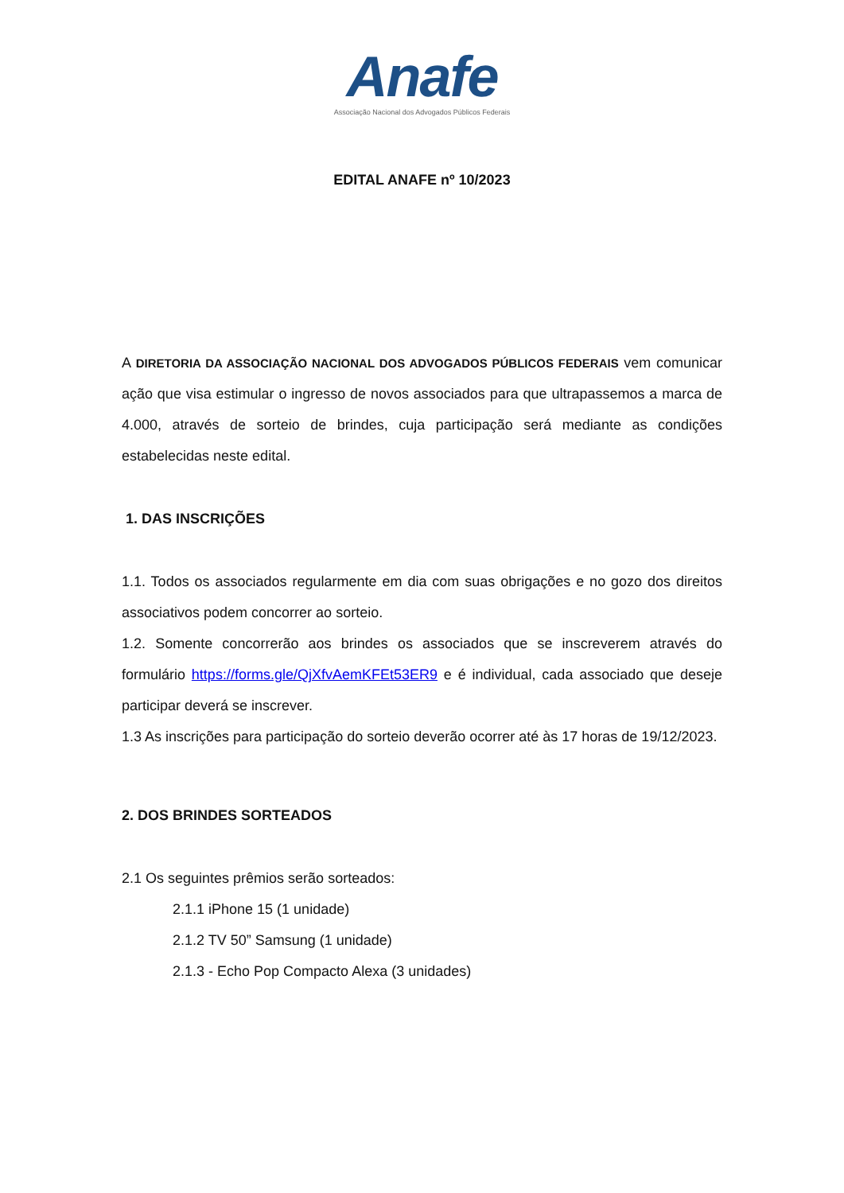Anafe
Associação Nacional dos Advogados Públicos Federais
EDITAL ANAFE nº 10/2023
A DIRETORIA DA ASSOCIAÇÃO NACIONAL DOS ADVOGADOS PÚBLICOS FEDERAIS vem comunicar ação que visa estimular o ingresso de novos associados para que ultrapassemos a marca de 4.000, através de sorteio de brindes, cuja participação será mediante as condições estabelecidas neste edital.
1. DAS INSCRIÇÕES
1.1. Todos os associados regularmente em dia com suas obrigações e no gozo dos direitos associativos podem concorrer ao sorteio.
1.2. Somente concorrerão aos brindes os associados que se inscreverem através do formulário https://forms.gle/QjXfvAemKFEt53ER9 e é individual, cada associado que deseje participar deverá se inscrever.
1.3 As inscrições para participação do sorteio deverão ocorrer até às 17 horas de 19/12/2023.
2. DOS BRINDES SORTEADOS
2.1 Os seguintes prêmios serão sorteados:
2.1.1 iPhone 15 (1 unidade)
2.1.2 TV 50” Samsung (1 unidade)
2.1.3 - Echo Pop Compacto Alexa (3 unidades)